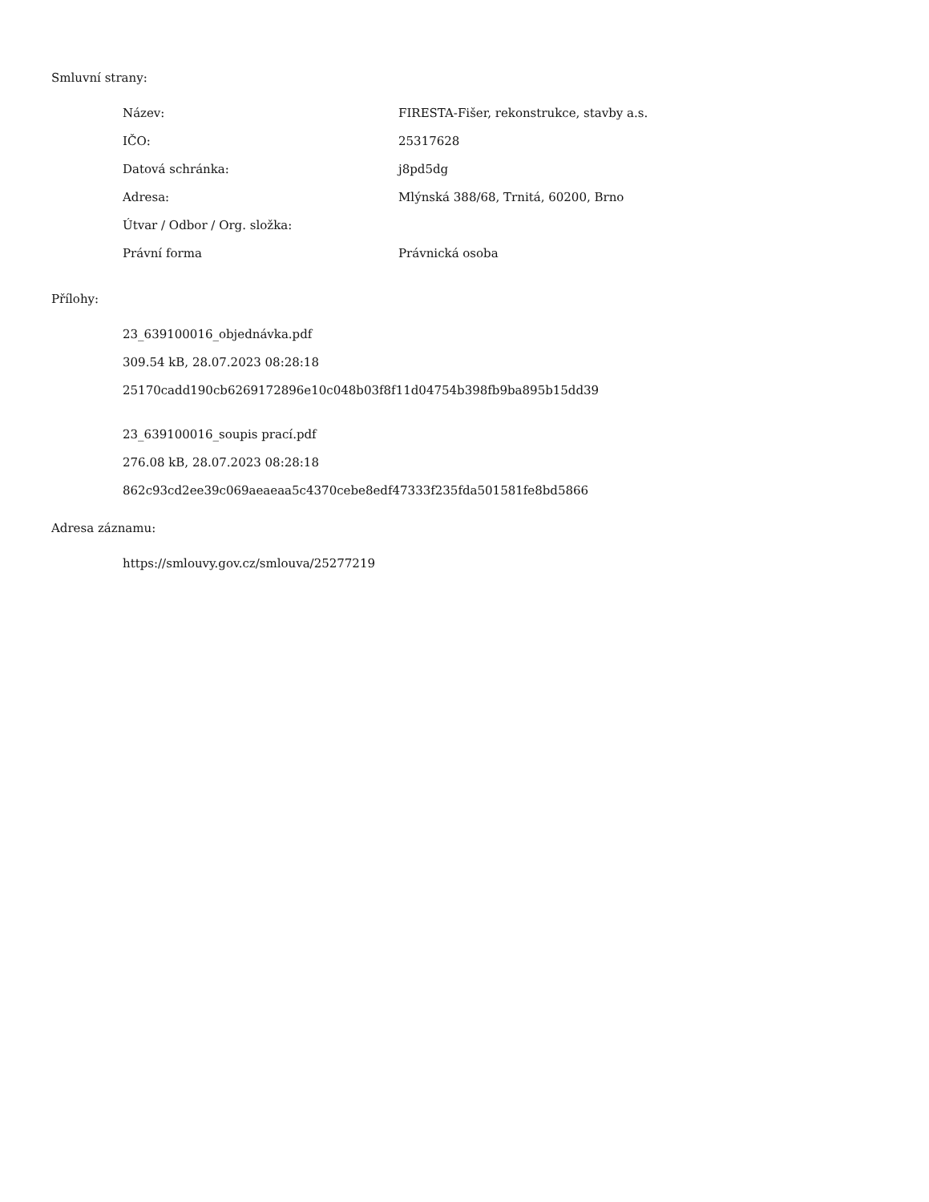Smluvní strany:
| Název: | FIRESTA-Fišer, rekonstrukce, stavby a.s. |
| IČO: | 25317628 |
| Datová schránka: | j8pd5dg |
| Adresa: | Mlýnská 388/68, Trnitá, 60200, Brno |
| Útvar / Odbor / Org. složka: | |
| Právní forma | Právnická osoba |
Přílohy:
23_639100016_objednávka.pdf
309.54 kB, 28.07.2023 08:28:18
25170cadd190cb6269172896e10c048b03f8f11d04754b398fb9ba895b15dd39
23_639100016_soupis prací.pdf
276.08 kB, 28.07.2023 08:28:18
862c93cd2ee39c069aeaeaa5c4370cebe8edf47333f235fda501581fe8bd5866
Adresa záznamu:
https://smlouvy.gov.cz/smlouva/25277219